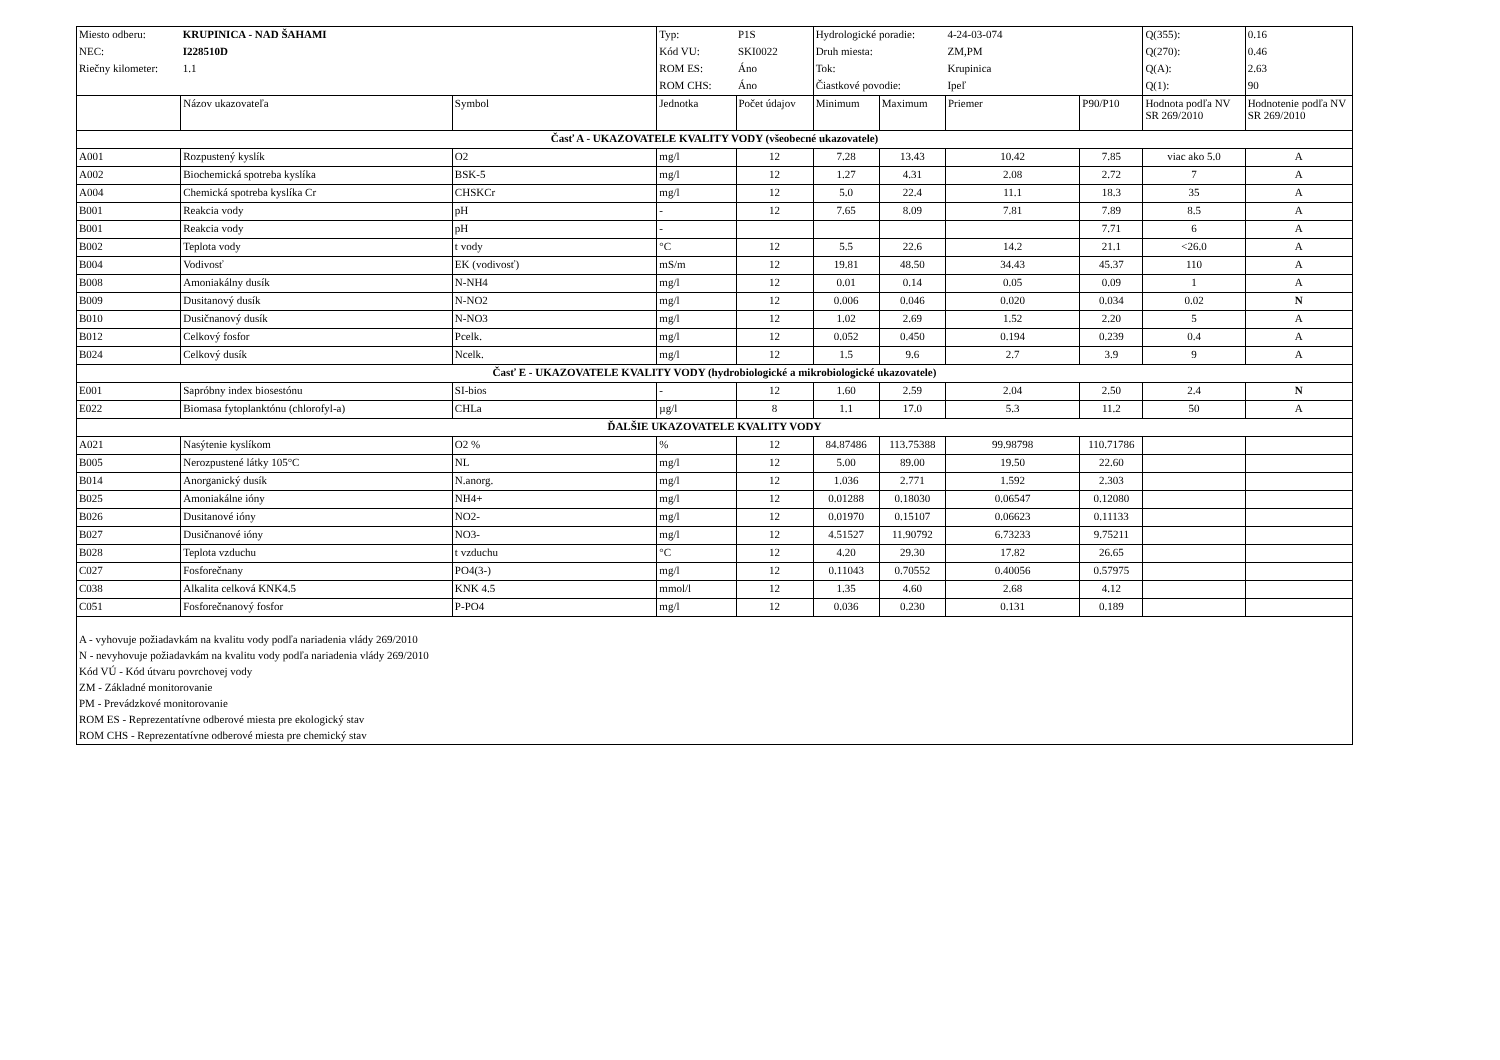| Miesto odberu: | KRUPINICA - NAD ŠAHAMI | | Typ: | P1S | Hydrologické poradie: | | 4-24-03-074 | | Q(355): | 0.16 |
| NEC: | I228510D | | Kód VU: | SKI0022 | Druh miesta: | | ZM,PM | | Q(270): | 0.46 |
| Riečny kilometer: | 1.1 | | ROM ES: | Áno | Tok: | | Krupinica | | Q(A): | 2.63 |
| | | | ROM CHS: | Áno | Čiastkové povodie: | | Ipeľ | | Q(1): | 90 |
| | Názov ukazovateľa | Symbol | Jednotka | Počet údajov | Minimum | Maximum | Priemer | P90/P10 | Hodnota podľa NV SR 269/2010 | Hodnotenie podľa NV SR 269/2010 |
| Časť A - UKAZOVATELE KVALITY VODY (všeobecné ukazovatele) | | | | | | | | | | |
| A001 | Rozpustený kyslík | O2 | mg/l | 12 | 7.28 | 13.43 | 10.42 | 7.85 | viac ako 5.0 | A |
| A002 | Biochemická spotreba kyslíka | BSK-5 | mg/l | 12 | 1.27 | 4.31 | 2.08 | 2.72 | 7 | A |
| A004 | Chemická spotreba kyslíka Cr | CHSKCr | mg/l | 12 | 5.0 | 22.4 | 11.1 | 18.3 | 35 | A |
| B001 | Reakcia vody | pH | - | 12 | 7.65 | 8.09 | 7.81 | 7.89 | 8.5 | A |
| B001 | Reakcia vody | pH | - | | | | | 7.71 | 6 | A |
| B002 | Teplota vody | t vody | °C | 12 | 5.5 | 22.6 | 14.2 | 21.1 | <26.0 | A |
| B004 | Vodivosť | EK (vodivosť) | mS/m | 12 | 19.81 | 48.50 | 34.43 | 45.37 | 110 | A |
| B008 | Amoniakálny dusík | N-NH4 | mg/l | 12 | 0.01 | 0.14 | 0.05 | 0.09 | 1 | A |
| B009 | Dusitanový dusík | N-NO2 | mg/l | 12 | 0.006 | 0.046 | 0.020 | 0.034 | 0.02 | N |
| B010 | Dusičnanový dusík | N-NO3 | mg/l | 12 | 1.02 | 2.69 | 1.52 | 2.20 | 5 | A |
| B012 | Celkový fosfor | Pcelk. | mg/l | 12 | 0.052 | 0.450 | 0.194 | 0.239 | 0.4 | A |
| B024 | Celkový dusík | Ncelk. | mg/l | 12 | 1.5 | 9.6 | 2.7 | 3.9 | 9 | A |
| Časť E - UKAZOVATELE KVALITY VODY (hydrobiologické a mikrobiologické ukazovatele) | | | | | | | | | | |
| E001 | Sapróbny index biosestónu | SI-bios | - | 12 | 1.60 | 2.59 | 2.04 | 2.50 | 2.4 | N |
| E022 | Biomasa fytoplanktónu (chlorofyl-a) | CHLa | µg/l | 8 | 1.1 | 17.0 | 5.3 | 11.2 | 50 | A |
| ĎALŠIE UKAZOVATELE KVALITY VODY | | | | | | | | | | |
| A021 | Nasýtenie kyslíkom | O2 % | % | 12 | 84.87486 | 113.75388 | 99.98798 | 110.71786 | | |
| B005 | Nerozpustené látky 105°C | NL | mg/l | 12 | 5.00 | 89.00 | 19.50 | 22.60 | | |
| B014 | Anorganický dusík | N.anorg. | mg/l | 12 | 1.036 | 2.771 | 1.592 | 2.303 | | |
| B025 | Amoniakálne ióny | NH4+ | mg/l | 12 | 0.01288 | 0.18030 | 0.06547 | 0.12080 | | |
| B026 | Dusitanové ióny | NO2- | mg/l | 12 | 0.01970 | 0.15107 | 0.06623 | 0.11133 | | |
| B027 | Dusičnanové ióny | NO3- | mg/l | 12 | 4.51527 | 11.90792 | 6.73233 | 9.75211 | | |
| B028 | Teplota vzduchu | t vzduchu | °C | 12 | 4.20 | 29.30 | 17.82 | 26.65 | | |
| C027 | Fosforečnany | PO4(3-) | mg/l | 12 | 0.11043 | 0.70552 | 0.40056 | 0.57975 | | |
| C038 | Alkalita celková KNK4.5 | KNK 4.5 | mmol/l | 12 | 1.35 | 4.60 | 2.68 | 4.12 | | |
| C051 | Fosforečnanový fosfor | P-PO4 | mg/l | 12 | 0.036 | 0.230 | 0.131 | 0.189 | | |
| A - vyhovuje požiadavkám na kvalitu vody podľa nariadenia vlády 269/2010 N - nevyhovuje požiadavkám na kvalitu vody podľa nariadenia vlády 269/2010 Kód VÚ - Kód útvaru povrchovej vody ZM - Základné monitorovanie PM - Prevádzkové monitorovanie ROM ES - Reprezentatívne odberové miesta pre ekologický stav ROM CHS - Reprezentatívne odberové miesta pre chemický stav | | | | | | | | | | |